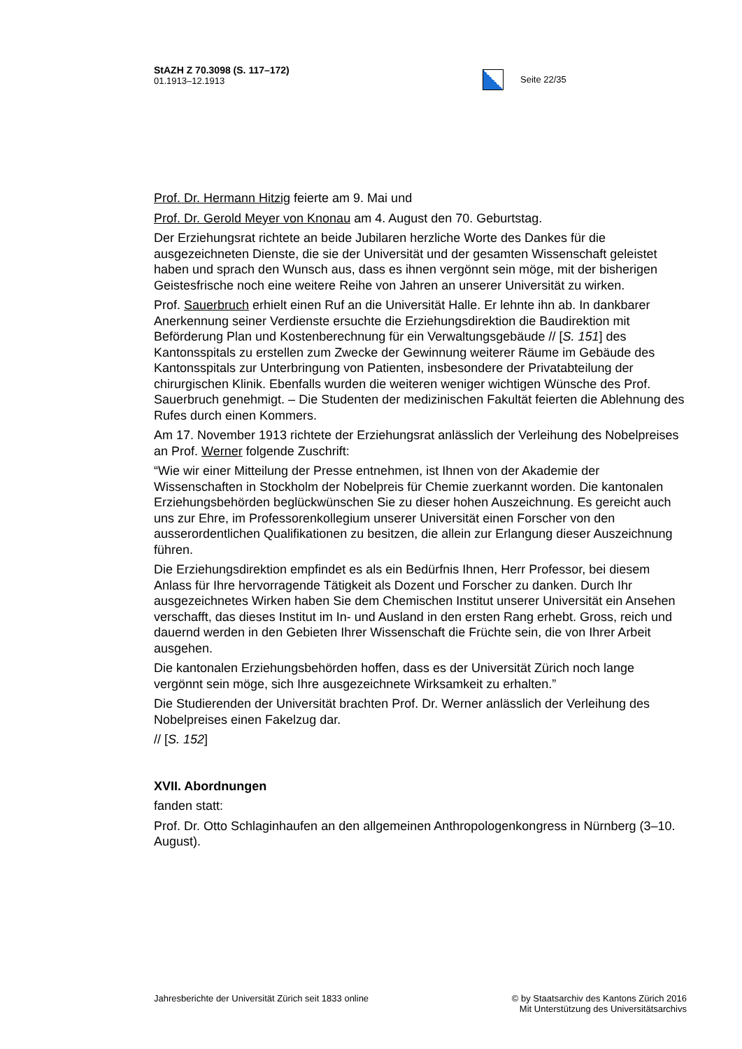StAZH Z 70.3098 (S. 117–172)
01.1913–12.1913
Seite 22/35
Prof. Dr. Hermann Hitzig feierte am 9. Mai und
Prof. Dr. Gerold Meyer von Knonau am 4. August den 70. Geburtstag.
Der Erziehungsrat richtete an beide Jubilaren herzliche Worte des Dankes für die ausgezeichneten Dienste, die sie der Universität und der gesamten Wissenschaft geleistet haben und sprach den Wunsch aus, dass es ihnen vergönnt sein möge, mit der bisherigen Geistesfrische noch eine weitere Reihe von Jahren an unserer Universität zu wirken.
Prof. Sauerbruch erhielt einen Ruf an die Universität Halle. Er lehnte ihn ab. In dankbarer Anerkennung seiner Verdienste ersuchte die Erziehungsdirektion die Baudirektion mit Beförderung Plan und Kostenberechnung für ein Verwaltungsgebäude // [S. 151] des Kantonsspitals zu erstellen zum Zwecke der Gewinnung weiterer Räume im Gebäude des Kantonsspitals zur Unterbringung von Patienten, insbesondere der Privatabteilung der chirurgischen Klinik. Ebenfalls wurden die weiteren weniger wichtigen Wünsche des Prof. Sauerbruch genehmigt. – Die Studenten der medizinischen Fakultät feierten die Ablehnung des Rufes durch einen Kommers.
Am 17. November 1913 richtete der Erziehungsrat anlässlich der Verleihung des Nobelpreises an Prof. Werner folgende Zuschrift:
“Wie wir einer Mitteilung der Presse entnehmen, ist Ihnen von der Akademie der Wissenschaften in Stockholm der Nobelpreis für Chemie zuerkannt worden. Die kantonalen Erziehungsbehörden beglückwünschen Sie zu dieser hohen Auszeichnung. Es gereicht auch uns zur Ehre, im Professorenkollegium unserer Universität einen Forscher von den ausserordentlichen Qualifikationen zu besitzen, die allein zur Erlangung dieser Auszeichnung führen.
Die Erziehungsdirektion empfindet es als ein Bedürfnis Ihnen, Herr Professor, bei diesem Anlass für Ihre hervorragende Tätigkeit als Dozent und Forscher zu danken. Durch Ihr ausgezeichnetes Wirken haben Sie dem Chemischen Institut unserer Universität ein Ansehen verschafft, das dieses Institut im In- und Ausland in den ersten Rang erhebt. Gross, reich und dauernd werden in den Gebieten Ihrer Wissenschaft die Früchte sein, die von Ihrer Arbeit ausgehen.
Die kantonalen Erziehungsbehörden hoffen, dass es der Universität Zürich noch lange vergönnt sein möge, sich Ihre ausgezeichnete Wirksamkeit zu erhalten.”
Die Studierenden der Universität brachten Prof. Dr. Werner anlässlich der Verleihung des Nobelpreises einen Fakelzug dar.
// [S. 152]
XVII. Abordnungen
fanden statt:
Prof. Dr. Otto Schlaginhaufen an den allgemeinen Anthropologenkongress in Nürnberg (3–10. August).
Jahresberichte der Universität Zürich seit 1833 online
© by Staatsarchiv des Kantons Zürich 2016
Mit Unterstützung des Universitätsarchivs